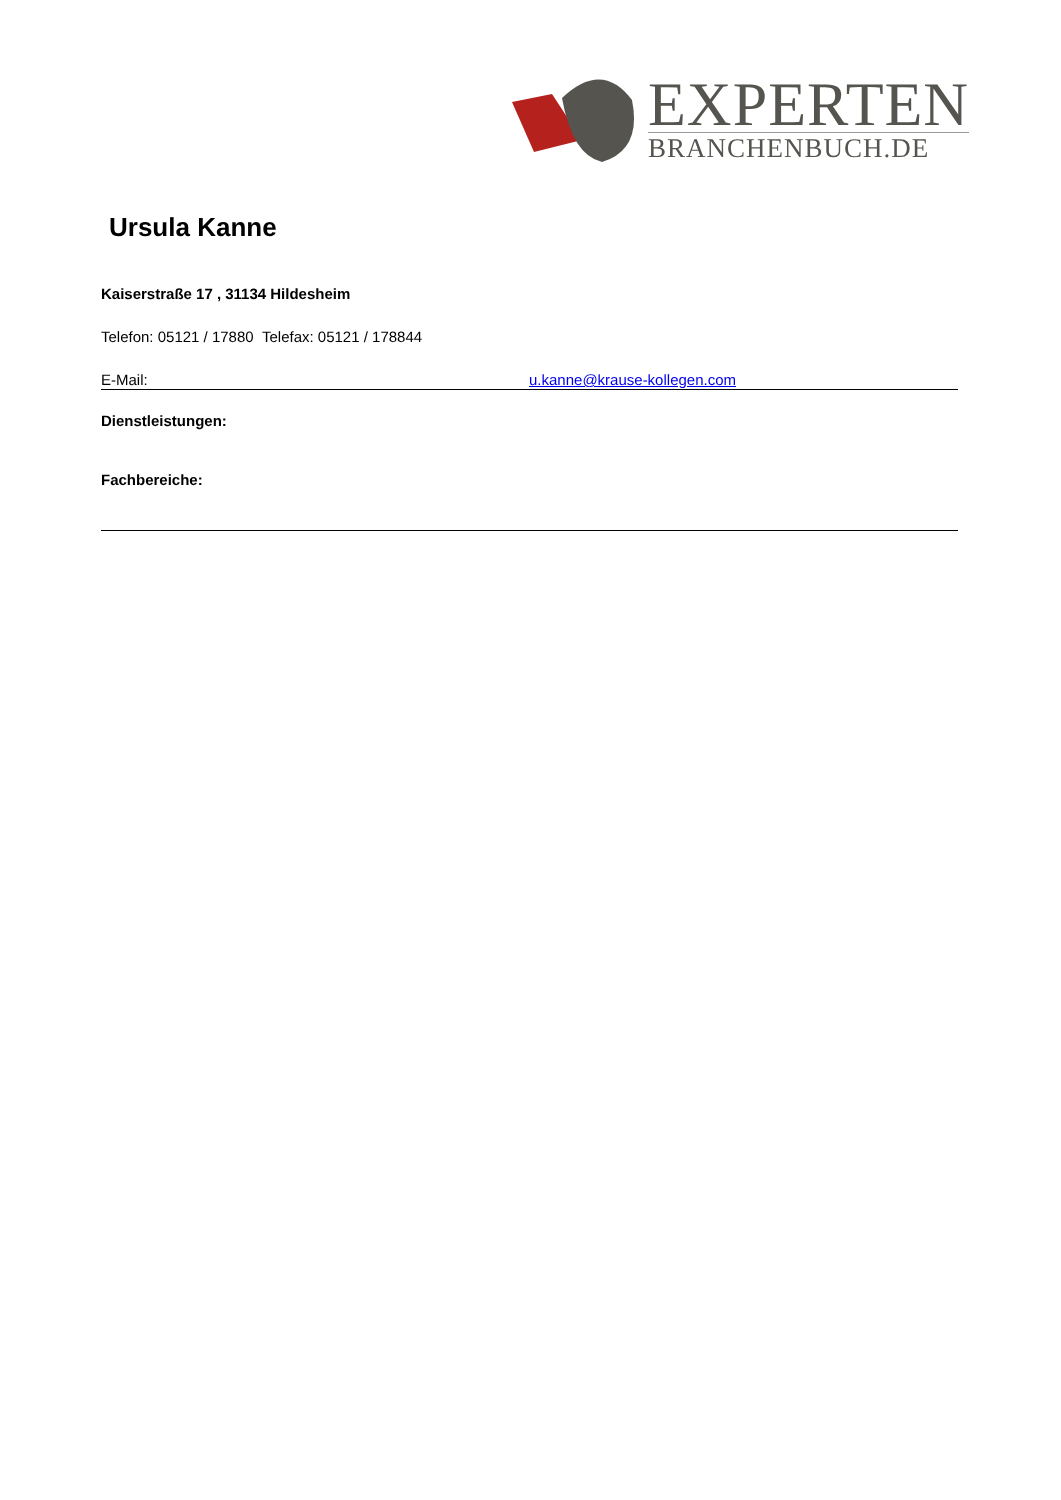EXPERTEN
BRANCHENBUCH.DE
Ursula Kanne
Kaiserstraße 17 , 31134 Hildesheim
Telefon: 05121 / 17880 Telefax: 05121 / 178844
E-Mail: u.kanne@krause-kollegen.com
Dienstleistungen:
Fachbereiche: